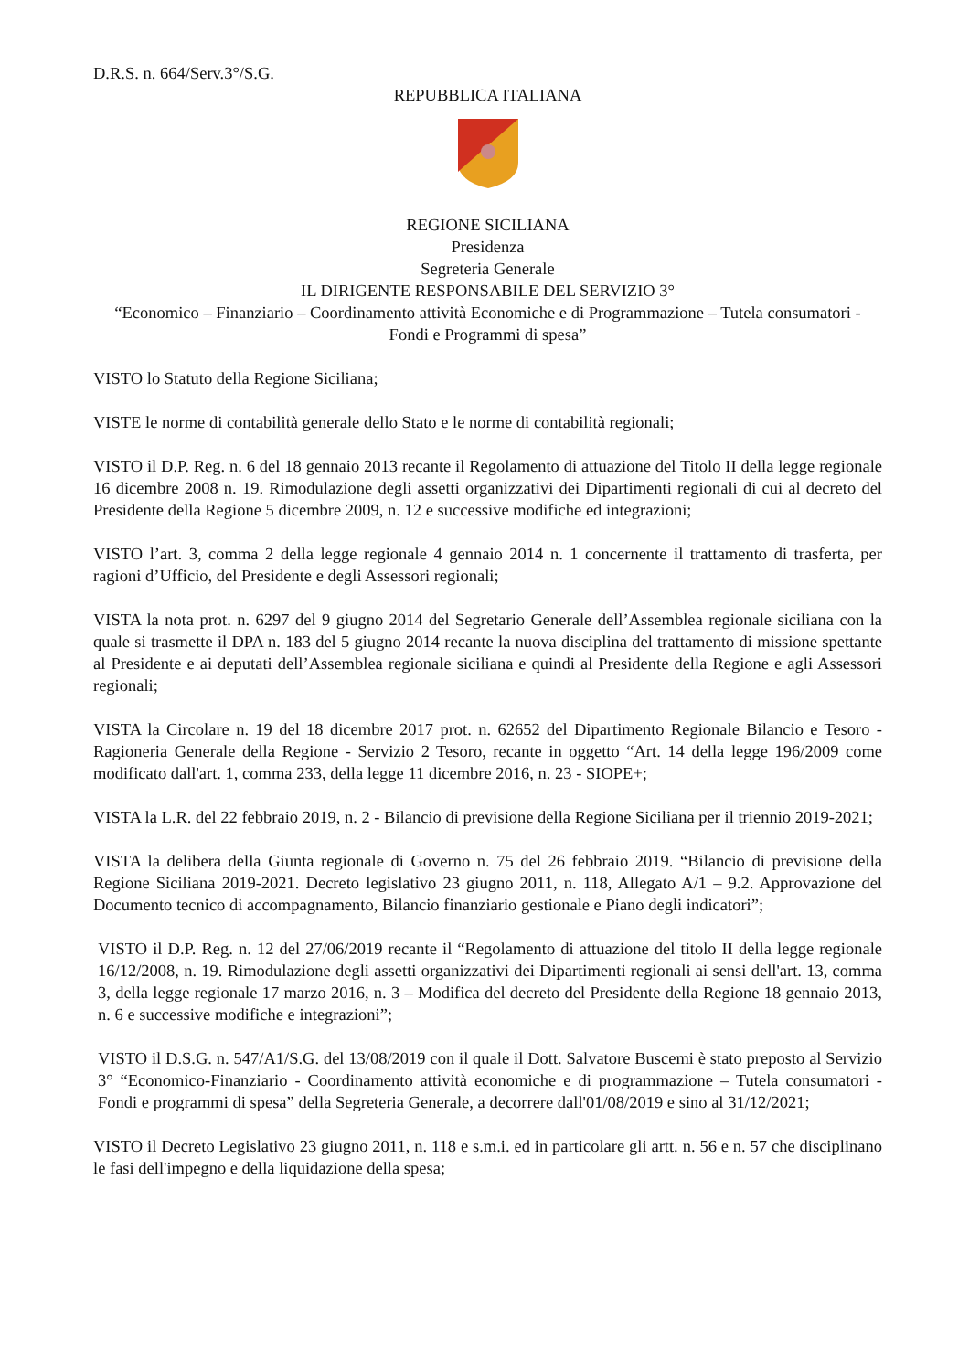D.R.S. n. 664/Serv.3°/S.G.
REPUBBLICA ITALIANA
REGIONE SICILIANA
Presidenza
Segreteria Generale
IL DIRIGENTE RESPONSABILE DEL SERVIZIO 3°
“Economico – Finanziario – Coordinamento attività Economiche e di Programmazione – Tutela consumatori - Fondi e Programmi di spesa”
VISTO lo Statuto della Regione Siciliana;
VISTE le norme di contabilità generale dello Stato e le norme di contabilità regionali;
VISTO il D.P. Reg. n. 6 del 18 gennaio 2013 recante il Regolamento di attuazione del Titolo II della legge regionale 16 dicembre 2008 n. 19. Rimodulazione degli assetti organizzativi dei Dipartimenti regionali di cui al decreto del Presidente della Regione 5 dicembre 2009, n. 12 e successive modifiche ed integrazioni;
VISTO l’art. 3, comma 2 della legge regionale 4 gennaio 2014 n. 1 concernente il trattamento di trasferta, per ragioni d’Ufficio, del Presidente e degli Assessori regionali;
VISTA la nota prot. n. 6297 del 9 giugno 2014 del Segretario Generale dell’Assemblea regionale siciliana con la quale si trasmette il DPA n. 183 del 5 giugno 2014 recante la nuova disciplina del trattamento di missione spettante al Presidente e ai deputati dell’Assemblea regionale siciliana e quindi al Presidente della Regione e agli Assessori regionali;
VISTA la Circolare n. 19 del 18 dicembre 2017 prot. n. 62652 del Dipartimento Regionale Bilancio e Tesoro - Ragioneria Generale della Regione - Servizio 2 Tesoro, recante in oggetto “Art. 14 della legge 196/2009 come modificato dall'art. 1, comma 233, della legge 11 dicembre 2016, n. 23 - SIOPE+;
VISTA la L.R. del 22 febbraio 2019, n. 2 - Bilancio di previsione della Regione Siciliana per il triennio 2019-2021;
VISTA la delibera della Giunta regionale di Governo n. 75 del 26 febbraio 2019. “Bilancio di previsione della Regione Siciliana 2019-2021. Decreto legislativo 23 giugno 2011, n. 118, Allegato A/1 – 9.2. Approvazione del Documento tecnico di accompagnamento, Bilancio finanziario gestionale e Piano degli indicatori”;
VISTO il D.P. Reg. n. 12 del 27/06/2019 recante il “Regolamento di attuazione del titolo II della legge regionale 16/12/2008, n. 19. Rimodulazione degli assetti organizzativi dei Dipartimenti regionali ai sensi dell'art. 13, comma 3, della legge regionale 17 marzo 2016, n. 3 – Modifica del decreto del Presidente della Regione 18 gennaio 2013, n. 6 e successive modifiche e integrazioni”;
VISTO il D.S.G. n. 547/A1/S.G. del 13/08/2019 con il quale il Dott. Salvatore Buscemi è stato preposto al Servizio 3° “Economico-Finanziario - Coordinamento attività economiche e di programmazione – Tutela consumatori - Fondi e programmi di spesa” della Segreteria Generale, a decorrere dall'01/08/2019 e sino al 31/12/2021;
VISTO il Decreto Legislativo 23 giugno 2011, n. 118 e s.m.i. ed in particolare gli artt. n. 56 e n. 57 che disciplinano le fasi dell'impegno e della liquidazione della spesa;